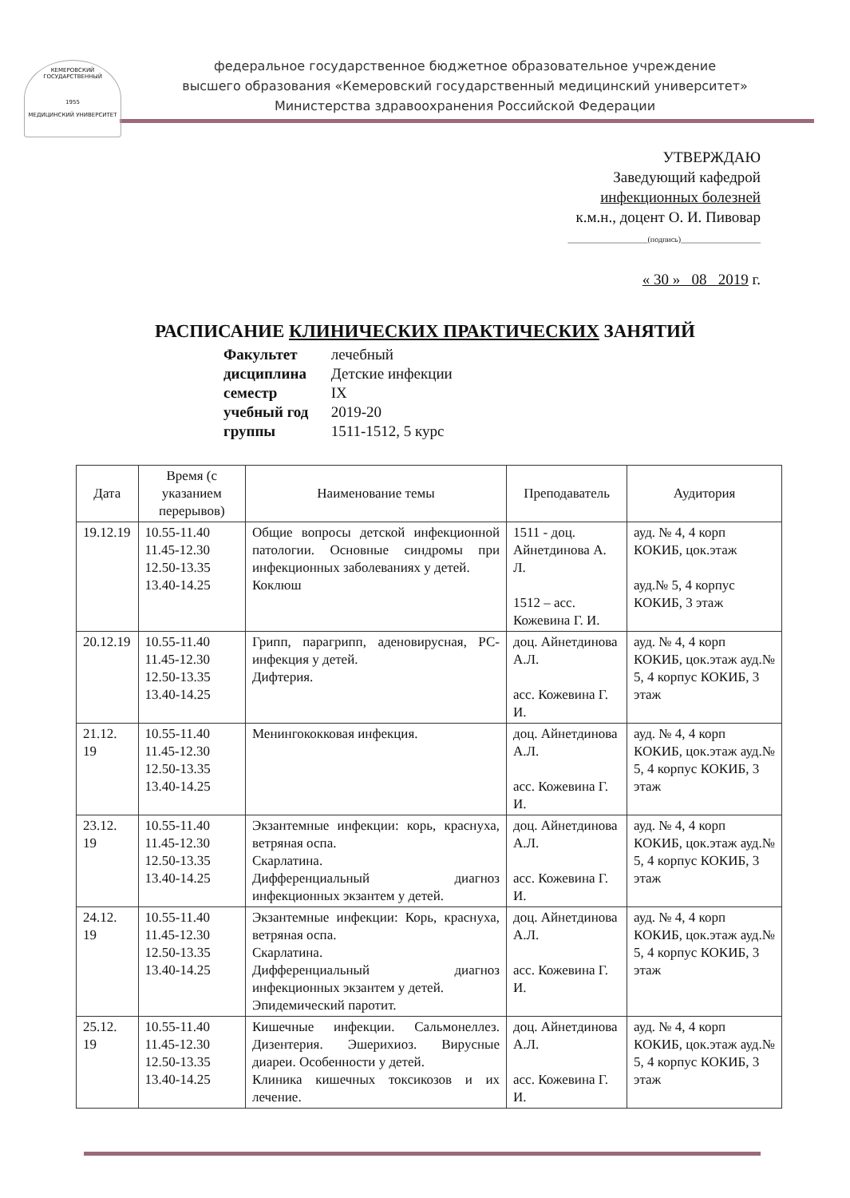КЕМЕРОВСКИЙ ГОСУДАРСТВЕННЫЙ
1955
МЕДИЦИНСКИЙ УНИВЕРСИТЕТ
федеральное государственное бюджетное образовательное учреждение
высшего образования «Кемеровский государственный медицинский университет»
Министерства здравоохранения Российской Федерации
УТВЕРЖДАЮ
Заведующий кафедрой
инфекционных болезней
к.м.н., доцент О. И. Пивовар
____________________(подпись)____________________
« 30 » 08 2019 г.
РАСПИСАНИЕ КЛИНИЧЕСКИХ ПРАКТИЧЕСКИХ ЗАНЯТИЙ
Факультет лечебный
дисциплина Детские инфекции
семестр IX
учебный год 2019-20
группы 1511-1512, 5 курс
| Дата | Время (с указанием перерывов) | Наименование темы | Преподаватель | Аудитория |
| --- | --- | --- | --- | --- |
| 19.12.19 | 10.55-11.40 11.45-12.30 12.50-13.35 13.40-14.25 | Общие вопросы детской инфекционной патологии. Основные синдромы при инфекционных заболеваниях у детей. Коклюш | 1511 - доц. Айнетдинова А. Л. 1512 – асс. Кожевина Г. И. | ауд. № 4, 4 корп КОКИБ, цок.этаж ауд.№ 5, 4 корпус КОКИБ, 3 этаж |
| 20.12.19 | 10.55-11.40 11.45-12.30 12.50-13.35 13.40-14.25 | Грипп, парагрипп, аденовирусная, РС-инфекция у детей. Дифтерия. | доц. Айнетдинова А.Л. асс. Кожевина Г. И. | ауд. № 4, 4 корп КОКИБ, цок.этаж ауд.№ 5, 4 корпус КОКИБ, 3 этаж |
| 21.12. 19 | 10.55-11.40 11.45-12.30 12.50-13.35 13.40-14.25 | Менингококковая инфекция. | доц. Айнетдинова А.Л. асс. Кожевина Г. И. | ауд. № 4, 4 корп КОКИБ, цок.этаж ауд.№ 5, 4 корпус КОКИБ, 3 этаж |
| 23.12. 19 | 10.55-11.40 11.45-12.30 12.50-13.35 13.40-14.25 | Экзантемные инфекции: корь, краснуха, ветряная оспа. Скарлатина. Дифференциальный диагноз инфекционных экзантем у детей. | доц. Айнетдинова А.Л. асс. Кожевина Г. И. | ауд. № 4, 4 корп КОКИБ, цок.этаж ауд.№ 5, 4 корпус КОКИБ, 3 этаж |
| 24.12. 19 | 10.55-11.40 11.45-12.30 12.50-13.35 13.40-14.25 | Экзантемные инфекции: Корь, краснуха, ветряная оспа. Скарлатина. Дифференциальный диагноз инфекционных экзантем у детей. Эпидемический паротит. | доц. Айнетдинова А.Л. асс. Кожевина Г. И. | ауд. № 4, 4 корп КОКИБ, цок.этаж ауд.№ 5, 4 корпус КОКИБ, 3 этаж |
| 25.12. 19 | 10.55-11.40 11.45-12.30 12.50-13.35 13.40-14.25 | Кишечные инфекции. Сальмонеллез. Дизентерия. Эшерихиоз. Вирусные диареи. Особенности у детей. Клиника кишечных токсикозов и их лечение. | доц. Айнетдинова А.Л. асс. Кожевина Г. И. | ауд. № 4, 4 корп КОКИБ, цок.этаж ауд.№ 5, 4 корпус КОКИБ, 3 этаж |